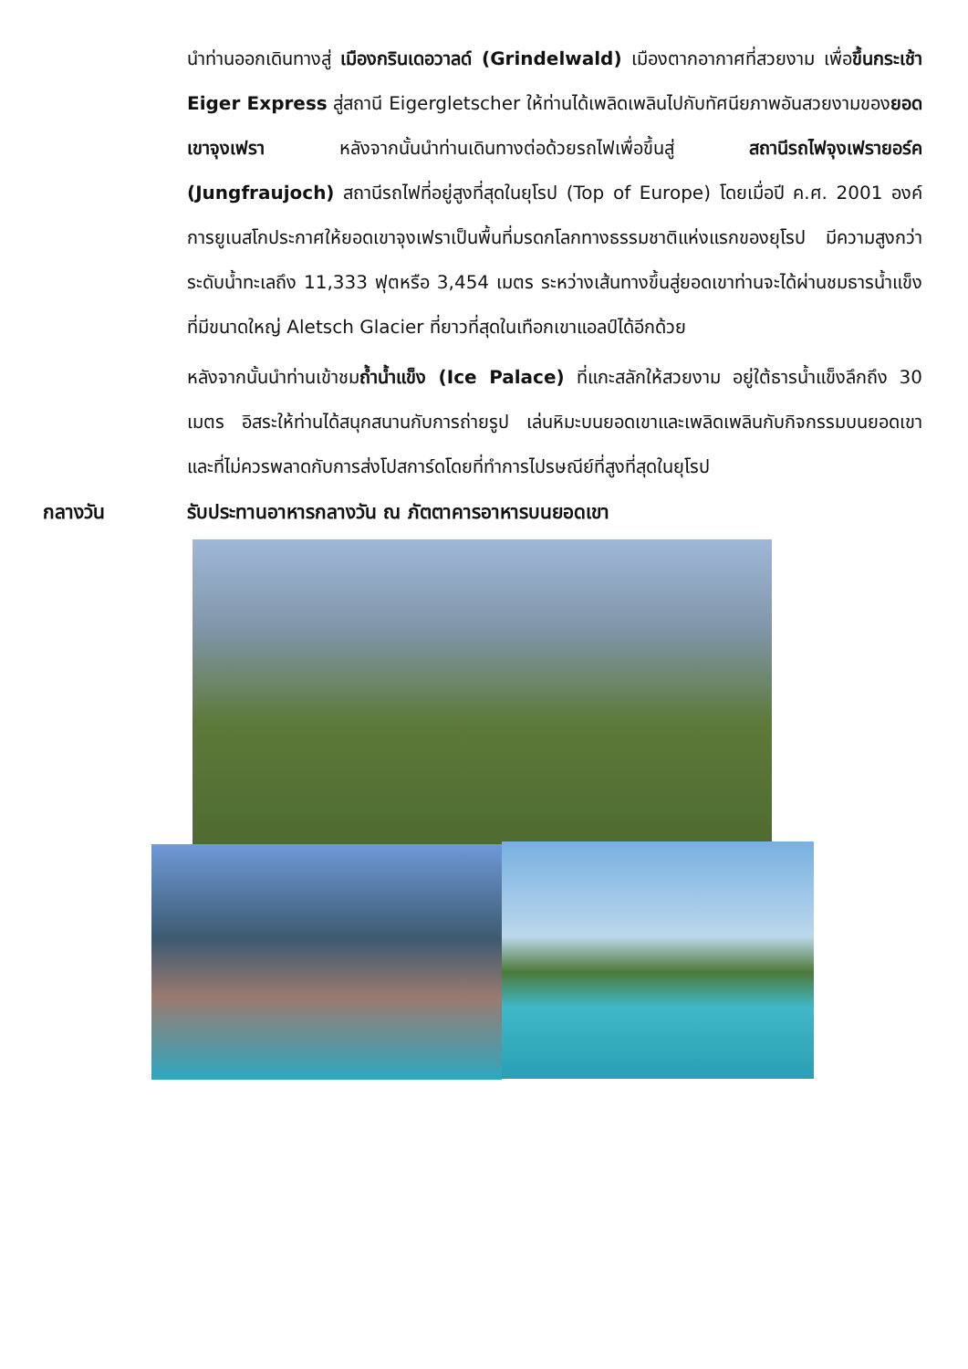นำท่านออกเดินทางสู่ เมืองกรินเดอวาลด์ (Grindelwald) เมืองตากอากาศที่สวยงาม เพื่อขึ้นกระเช้า Eiger Express สู่สถานี Eigergletscher ให้ท่านได้เพลิดเพลินไปกับทัศนียภาพอันสวยงามของยอดเขาจุงเฟรา หลังจากนั้นนำท่านเดินทางต่อด้วยรถไฟเพื่อขึ้นสู่ สถานีรถไฟจุงเฟรายอร์ค (Jungfraujoch) สถานีรถไฟที่อยู่สูงที่สุดในยุโรป (Top of Europe) โดยเมื่อปี ค.ศ. 2001 องค์การยูเนสโกประกาศให้ยอดเขาจุงเฟราเป็นพื้นที่มรดกโลกทางธรรมชาติแห่งแรกของยุโรป มีความสูงกว่าระดับน้ำทะเลถึง 11,333 ฟุตหรือ 3,454 เมตร ระหว่างเส้นทางขึ้นสู่ยอดเขาท่านจะได้ผ่านชมธารน้ำแข็งที่มีขนาดใหญ่ Aletsch Glacier ที่ยาวที่สุดในเทือกเขาแอลป์ได้อีกด้วย
หลังจากนั้นนำท่านเข้าชมถ้ำน้ำแข็ง (Ice Palace) ที่แกะสลักให้สวยงาม อยู่ใต้ธารน้ำแข็งลึกถึง 30 เมตร อิสระให้ท่านได้สนุกสนานกับการถ่ายรูป เล่นหิมะบนยอดเขาและเพลิดเพลินกับกิจกรรมบนยอดเขา และที่ไม่ควรพลาดกับการส่งโปสการ์ดโดยที่ทำการไปรษณีย์ที่สูงที่สุดในยุโรป
กลางวัน รับประทานอาหารกลางวัน ณ ภัตตาคารอาหารบนยอดเขา